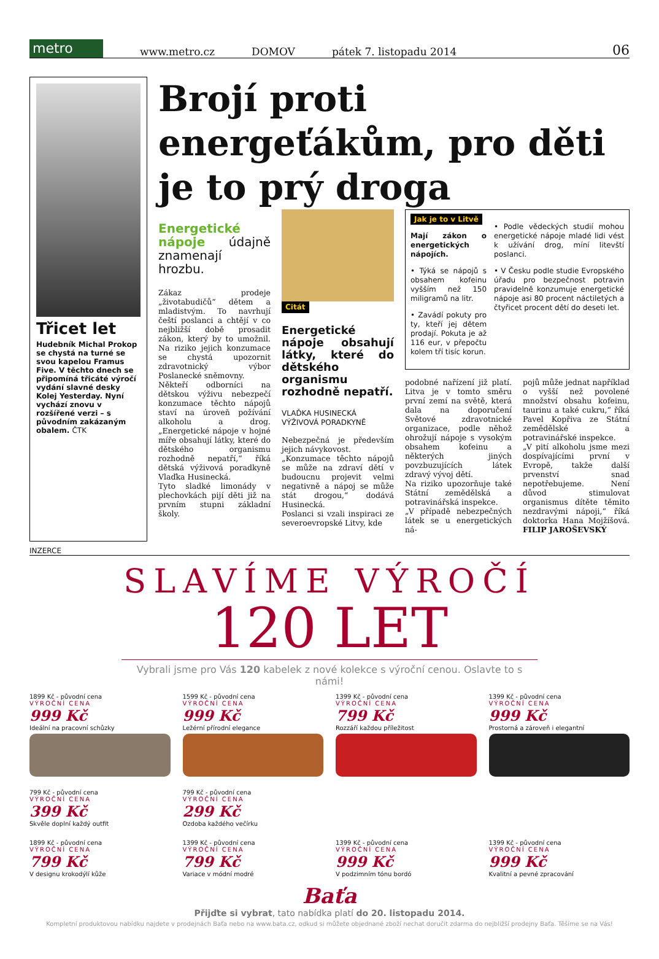metro
www.metro.cz DOMOV pátek 7. listopadu 2014 06
Třicet let
Hudebník Michal Prokop se chystá na turné se svou kapelou Framus Five. V těchto dnech se připomíná třicáté výročí vydání slavné desky Kolej Yesterday. Nyní vychází znovu v rozšířené verzi – s původním zakázaným obalem. ČTK
Brojí proti energeťákům, pro děti je to prý droga
Energetické nápoje údajně znamenají hrozbu.
Zákaz prodeje „životabudičů“ dětem a mladistvým. To navrhují čeští poslanci a chtějí v co nejbližší době prosadit zákon, který by to umožnil. Na riziko jejich konzumace se chystá upozornit zdravotnický výbor Poslanecké sněmovny.
Někteří odborníci na dětskou výživu nebezpečí konzumace těchto nápojů staví na úroveň požívání alkoholu a drog. „Energetické nápoje v hojné míře obsahují látky, které do dětského organismu rozhodně nepatří,“ říká dětská výživová poradkyně Vlaďka Husinecká.
Tyto sladké limonády v plechovkách pijí děti již na prvním stupni základní školy.
Citát
Energetické nápoje obsahují látky, které do dětského organismu rozhodně nepatří.
VLAĎKA HUSINECKÁ
VÝŽIVOVÁ PORADKYNĚ
Nebezpečná je především jejich návykovost.
„Konzumace těchto nápojů se může na zdraví dětí v budoucnu projevit velmi negativně a nápoj se může stát drogou,“ dodává Husinecká.
Poslanci si vzali inspiraci ze severoevropské Litvy, kde
Jak je to v Litvě
Mají zákon o energetických nápojích.
• Týká se nápojů s obsahem kofeinu vyšším než 150 miligramů na litr.
• Zavádí pokuty pro ty, kteří jej dětem prodají. Pokuta je až 116 eur, v přepočtu kolem tří tisíc korun.
• Podle vědeckých studií mohou energetické nápoje mladé lidi vést k užívání drog, míní litevští poslanci.
• V Česku podle studie Evropského úřadu pro bezpečnost potravin pravidelně konzumuje energetické nápoje asi 80 procent náctiletých a čtyřicet procent dětí do deseti let.
podobné nařízení již platí. Litva je v tomto směru první zemí na světě, která dala na doporučení Světové zdravotnické organizace, podle něhož ohrožují nápoje s vysokým obsahem kofeinu a některých jiných povzbuzujících látek zdravý vývoj dětí.
Na riziko upozorňuje také Státní zemědělská a potravinářská inspekce.
„V případě nebezpečných látek se u energetických ná-
pojů může jednat například o vyšší než povolené množství obsahu kofeinu, taurinu a také cukru,“ říká Pavel Kopřiva ze Státní zemědělské a potravinářské inspekce.
„V pití alkoholu jsme mezi dospívajícími první v Evropě, takže další prvenství snad nepotřebujeme. Není důvod stimulovat organismus dítěte těmito nezdravými nápoji,“ říká doktorka Hana Mojžíšová. FILIP JAROŠEVSKÝ
INZERCE
SLAVÍME VÝROČÍ
120 LET
Vybrali jsme pro Vás 120 kabelek z nové kolekce s výroční cenou. Oslavte to s námi!
1899 Kč - původní cena
VÝROČNÍ CENA
999 Kč
Ideální na pracovní schůzky
1599 Kč - původní cena
VÝROČNÍ CENA
999 Kč
Ležérní přírodní elegance
1399 Kč - původní cena
VÝROČNÍ CENA
799 Kč
Rozzáří každou příležitost
1399 Kč - původní cena
VÝROČNÍ CENA
999 Kč
Prostorná a zároveň i elegantní
799 Kč - původní cena
VÝROČNÍ CENA
399 Kč
Skvěle doplní každý outfit
799 Kč - původní cena
VÝROČNÍ CENA
299 Kč
Ozdoba každého večírku
1899 Kč - původní cena
VÝROČNÍ CENA
799 Kč
V designu krokodýlí kůže
1399 Kč - původní cena
VÝROČNÍ CENA
799 Kč
Variace v módní modré
1399 Kč - původní cena
VÝROČNÍ CENA
999 Kč
V podzimním tónu bordó
1399 Kč - původní cena
VÝROČNÍ CENA
999 Kč
Kvalitní a pevné zpracování
Baťa
Přijďte si vybrat, tato nabídka platí do 20. listopadu 2014.
Kompletní produktovou nabídku najdete v prodejnách Baťa nebo na www.bata.cz, odkud si můžete objednané zboží nechat doručit zdarma do nejbližší prodejny Baťa. Těšíme se na Vás!